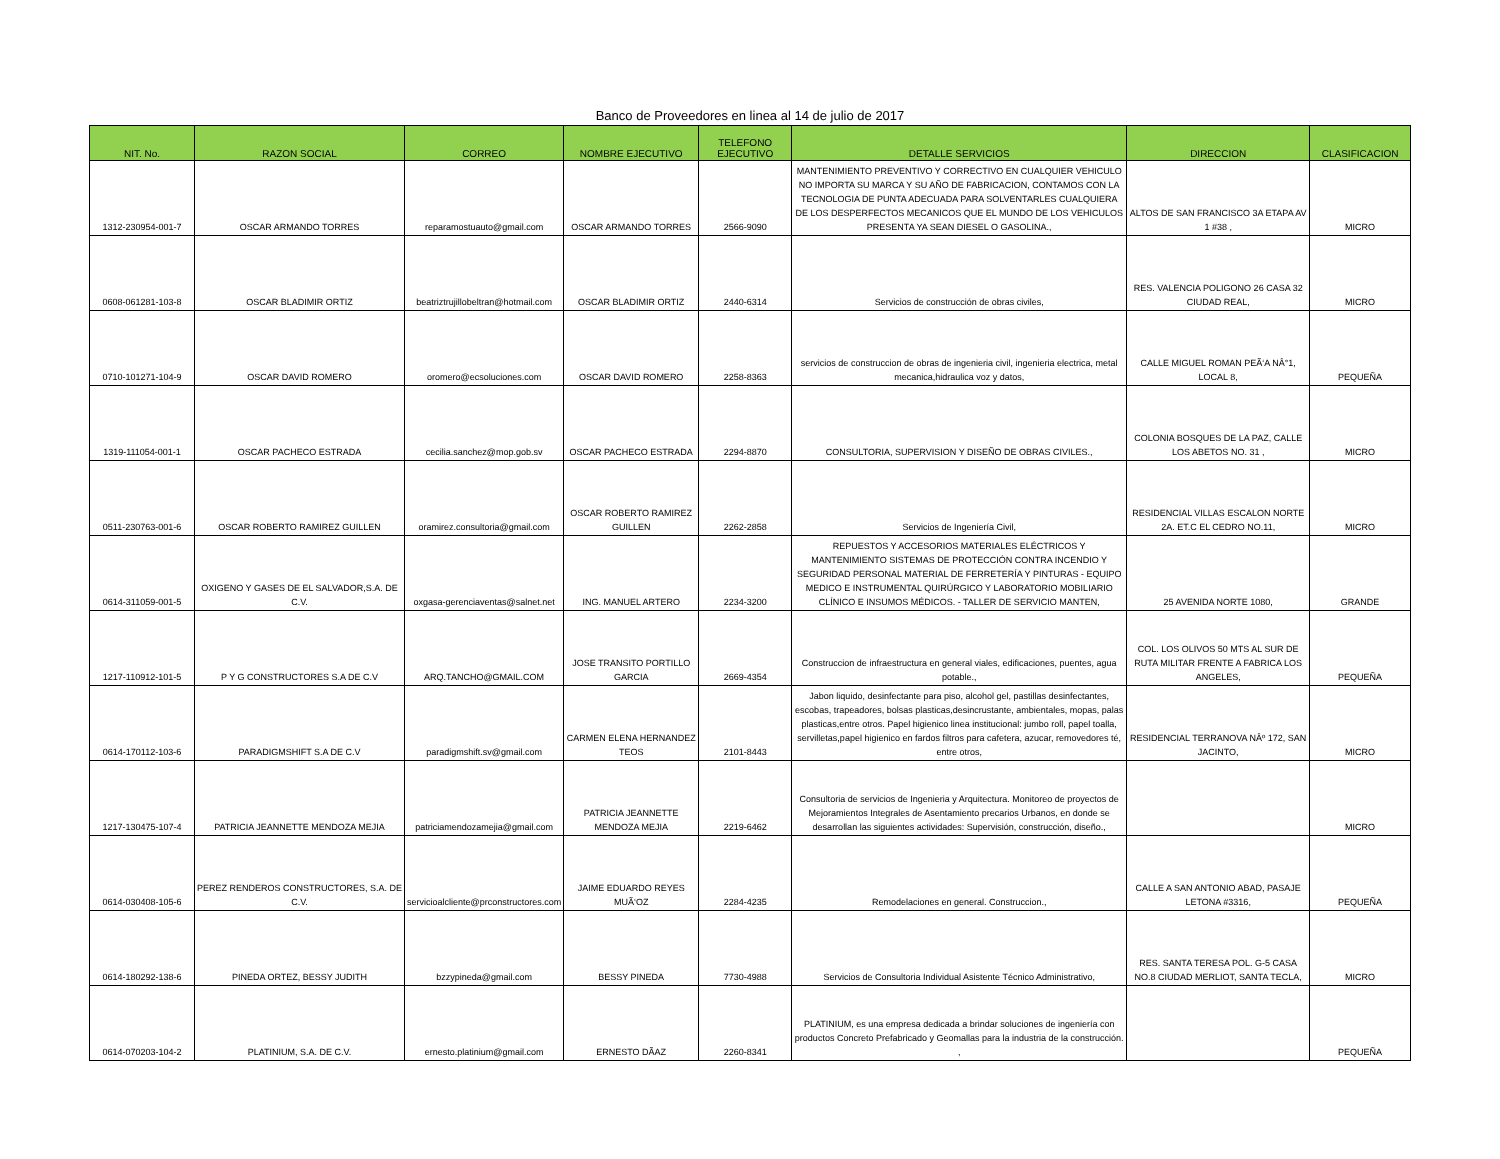Banco de Proveedores en linea al 14 de julio de 2017
| NIT. No. | RAZON SOCIAL | CORREO | NOMBRE EJECUTIVO | TELEFONO EJECUTIVO | DETALLE SERVICIOS | DIRECCION | CLASIFICACION |
| --- | --- | --- | --- | --- | --- | --- | --- |
| 1312-230954-001-7 | OSCAR ARMANDO TORRES | reparamostuauto@gmail.com | OSCAR ARMANDO TORRES | 2566-9090 | MANTENIMIENTO PREVENTIVO Y CORRECTIVO EN CUALQUIER VEHICULO NO IMPORTA SU MARCA Y SU AÑO DE FABRICACION, CONTAMOS CON LA TECNOLOGIA DE PUNTA ADECUADA PARA SOLVENTARLES CUALQUIERA DE LOS DESPERFECTOS MECANICOS QUE EL MUNDO DE LOS VEHICULOS PRESENTA YA SEAN DIESEL O GASOLINA., | ALTOS DE SAN FRANCISCO 3A ETAPA AV 1 #38 , | MICRO |
| 0608-061281-103-8 | OSCAR BLADIMIR ORTIZ | beatriztrujillobeltran@hotmail.com | OSCAR BLADIMIR ORTIZ | 2440-6314 | Servicios de construcción de obras civiles, | RES. VALENCIA POLIGONO 26 CASA 32 CIUDAD REAL, | MICRO |
| 0710-101271-104-9 | OSCAR DAVID ROMERO | oromero@ecsoluciones.com | OSCAR DAVID ROMERO | 2258-8363 | servicios de construccion de obras de ingenieria civil, ingenieria electrica, metal mecanica,hidraulica voz y datos, | CALLE MIGUEL ROMAN PEÃ‘A NÂ°1, LOCAL 8, | PEQUEÑA |
| 1319-111054-001-1 | OSCAR PACHECO ESTRADA | cecilia.sanchez@mop.gob.sv | OSCAR PACHECO ESTRADA | 2294-8870 | CONSULTORIA, SUPERVISION Y DISEÑO DE OBRAS CIVILES., | COLONIA BOSQUES DE LA PAZ, CALLE LOS ABETOS NO. 31 , | MICRO |
| 0511-230763-001-6 | OSCAR ROBERTO RAMIREZ GUILLEN | oramirez.consultoria@gmail.com | OSCAR ROBERTO RAMIREZ GUILLEN | 2262-2858 | Servicios de Ingeniería Civil, | RESIDENCIAL VILLAS ESCALON NORTE 2A. ET.C EL CEDRO NO.11, | MICRO |
| 0614-311059-001-5 | OXIGENO Y GASES DE EL SALVADOR,S.A. DE C.V. | oxgasa-gerenciaventas@salnet.net | ING. MANUEL ARTERO | 2234-3200 | REPUESTOS Y ACCESORIOS MATERIALES ELÉCTRICOS Y MANTENIMIENTO SISTEMAS DE PROTECCIÓN CONTRA INCENDIO Y SEGURIDAD PERSONAL MATERIAL DE FERRETERÍA Y PINTURAS - EQUIPO MEDICO E INSTRUMENTAL QUIRÚRGICO Y LABORATORIO MOBILIARIO CLÍNICO E INSUMOS MÉDICOS. - TALLER DE SERVICIO MANTEN, | 25 AVENIDA NORTE 1080, | GRANDE |
| 1217-110912-101-5 | P Y G CONSTRUCTORES S.A DE C.V | ARQ.TANCHO@GMAIL.COM | JOSE TRANSITO PORTILLO GARCIA | 2669-4354 | Construccion de infraestructura en general viales, edificaciones, puentes, agua potable., | COL. LOS OLIVOS 50 MTS AL SUR DE RUTA MILITAR FRENTE A FABRICA LOS ANGELES, | PEQUEÑA |
| 0614-170112-103-6 | PARADIGMSHIFT S.A DE C.V | paradigmshift.sv@gmail.com | CARMEN ELENA HERNANDEZ TEOS | 2101-8443 | Jabon liquido, desinfectante para piso, alcohol gel, pastillas desinfectantes, escobas, trapeadores, bolsas plasticas,desincrustante, ambientales, mopas, palas plasticas,entre otros. Papel higienico linea institucional: jumbo roll, papel toalla, servilletas,papel higienico en fardos filtros para cafetera, azucar, removedores té, entre otros, | RESIDENCIAL TERRANOVA NÂº 172, SAN JACINTO, | MICRO |
| 1217-130475-107-4 | PATRICIA JEANNETTE MENDOZA MEJIA | patriciamendozamejia@gmail.com | PATRICIA JEANNETTE MENDOZA MEJIA | 2219-6462 | Consultoria de servicios de Ingenieria y Arquitectura. Monitoreo de proyectos de Mejoramientos Integrales de Asentamiento precarios Urbanos, en donde se desarrollan las siguientes actividades: Supervisión, construcción, diseño., | | MICRO |
| 0614-030408-105-6 | PEREZ RENDEROS CONSTRUCTORES, S.A. DE C.V. | servicioalcliente@prconstructores.com | JAIME EDUARDO REYES MUÃ‘OZ | 2284-4235 | Remodelaciones en general. Construccion., | CALLE A SAN ANTONIO ABAD, PASAJE LETONA #3316, | PEQUEÑA |
| 0614-180292-138-6 | PINEDA ORTEZ, BESSY JUDITH | bzzypineda@gmail.com | BESSY PINEDA | 7730-4988 | Servicios de Consultoria Individual Asistente Técnico Administrativo, | RES. SANTA TERESA POL. G-5 CASA NO.8 CIUDAD MERLIOT, SANTA TECLA, | MICRO |
| 0614-070203-104-2 | PLATINIUM, S.A. DE C.V. | ernesto.platinium@gmail.com | ERNESTO DÃAZ | 2260-8341 | PLATINIUM, es una empresa dedicada a brindar soluciones de ingeniería con productos Concreto Prefabricado y Geomallas para la industria de la construcción. , | | PEQUEÑA |